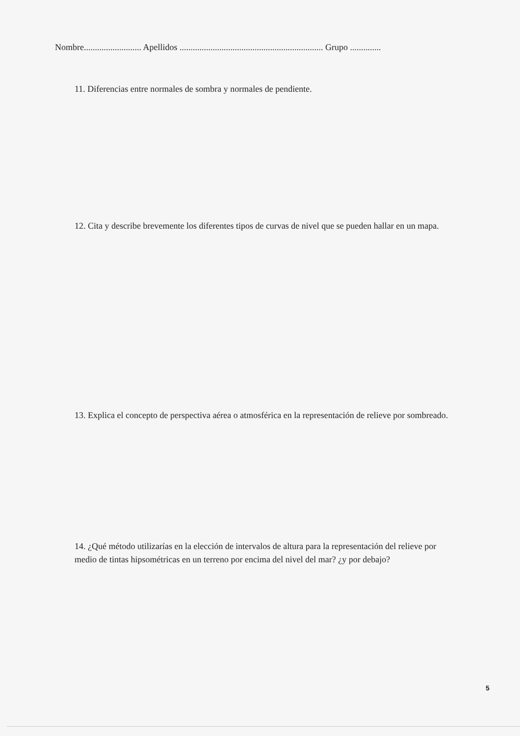Nombre.......................... Apellidos ................................................................. Grupo ..............
11. Diferencias entre normales de sombra y normales de pendiente.
12. Cita y describe brevemente los diferentes tipos de curvas de nivel que se pueden hallar en un mapa.
13. Explica el concepto de perspectiva aérea o atmosférica en la representación de relieve por sombreado.
14. ¿Qué método utilizarías en la elección de intervalos de altura para la representación del relieve por medio de tintas hipsométricas en un terreno por encima del nivel del mar? ¿y por debajo?
5